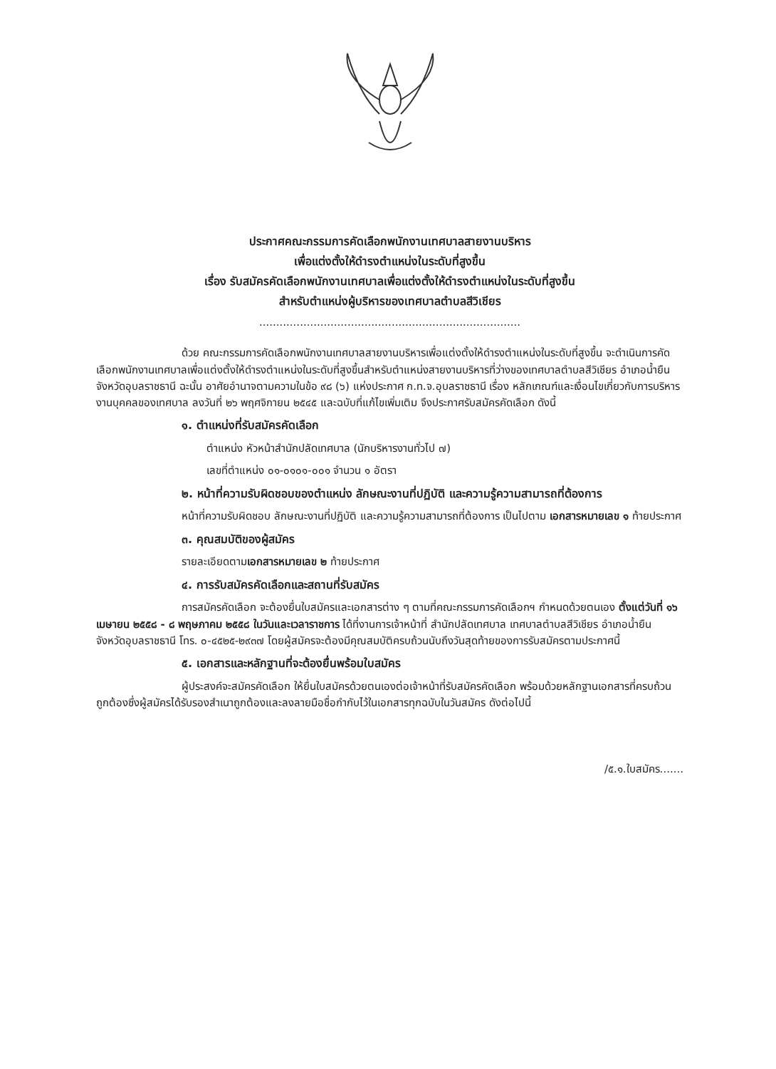ประกาศคณะกรรมการคัดเลือกพนักงานเทศบาลสายงานบริหาร
เพื่อแต่งตั้งให้ดำรงตำแหน่งในระดับที่สูงขึ้น
เรื่อง รับสมัครคัดเลือกพนักงานเทศบาลเพื่อแต่งตั้งให้ดำรงตำแหน่งในระดับที่สูงขึ้น
สำหรับตำแหน่งผู้บริหารของเทศบาลตำบลสีวิเชียร
.............................................................................
ด้วย คณะกรรมการคัดเลือกพนักงานเทศบาลสายงานบริหารเพื่อแต่งตั้งให้ดำรงตำแหน่งในระดับที่สูงขึ้น จะดำเนินการคัดเลือกพนักงานเทศบาลเพื่อแต่งตั้งให้ดำรงตำแหน่งในระดับที่สูงขึ้นสำหรับตำแหน่งสายงานบริหารที่ว่างของเทศบาลตำบลสีวิเชียร อำเภอน้ำยืน จังหวัดอุบลราชธานี ฉะนั้น อาศัยอำนาจตามความในข้อ ๙๘ (๖) แห่งประกาศ ก.ท.จ.อุบลราชธานี เรื่อง หลักเกณฑ์และเงื่อนไขเกี่ยวกับการบริหารงานบุคคลของเทศบาล ลงวันที่ ๒๖ พฤศจิกายน ๒๕๔๕ และฉบับที่แก้ไขเพิ่มเติม จึงประกาศรับสมัครคัดเลือก ดังนี้
๑. ตำแหน่งที่รับสมัครคัดเลือก
ตำแหน่ง หัวหน้าสำนักปลัดเทศบาล (นักบริหารงานทั่วไป ๗)
เลขที่ตำแหน่ง ๐๑-๐๑๐๑-๐๐๑ จำนวน ๑ อัตรา
๒. หน้าที่ความรับผิดชอบของตำแหน่ง ลักษณะงานที่ปฏิบัติ และความรู้ความสามารถที่ต้องการ
หน้าที่ความรับผิดชอบ ลักษณะงานที่ปฏิบัติ และความรู้ความสามารถที่ต้องการ เป็นไปตาม เอกสารหมายเลข ๑ ท้ายประกาศ
๓. คุณสมบัติของผู้สมัคร
รายละเอียดตามเอกสารหมายเลข ๒ ท้ายประกาศ
๔. การรับสมัครคัดเลือกและสถานที่รับสมัคร
การสมัครคัดเลือก จะต้องยื่นใบสมัครและเอกสารต่าง ๆ ตามที่คณะกรรมการคัดเลือกฯ กำหนดด้วยตนเอง ตั้งแต่วันที่ ๑๖ เมษายน ๒๕๕๘ - ๘ พฤษภาคม ๒๕๕๘ ในวันและเวลาราชการ ได้ที่งานการเจ้าหน้าที่ สำนักปลัดเทศบาล เทศบาลตำบลสีวิเชียร อำเภอน้ำยืน จังหวัดอุบลราชธานี โทร. ๐-๔๕๒๕-๒๙๓๗ โดยผู้สมัครจะต้องมีคุณสมบัติครบถ้วนนับถึงวันสุดท้ายของการรับสมัครตามประกาศนี้
๕. เอกสารและหลักฐานที่จะต้องยื่นพร้อมใบสมัคร
ผู้ประสงค์จะสมัครคัดเลือก ให้ยื่นใบสมัครด้วยตนเองต่อเจ้าหน้าที่รับสมัครคัดเลือก พร้อมด้วยหลักฐานเอกสารที่ครบถ้วนถูกต้องซึ่งผู้สมัครได้รับรองสำเนาถูกต้องและลงลายมือชื่อกำกับไว้ในเอกสารทุกฉบับในวันสมัคร ดังต่อไปนี้
/๕.๑.ใบสมัคร.......